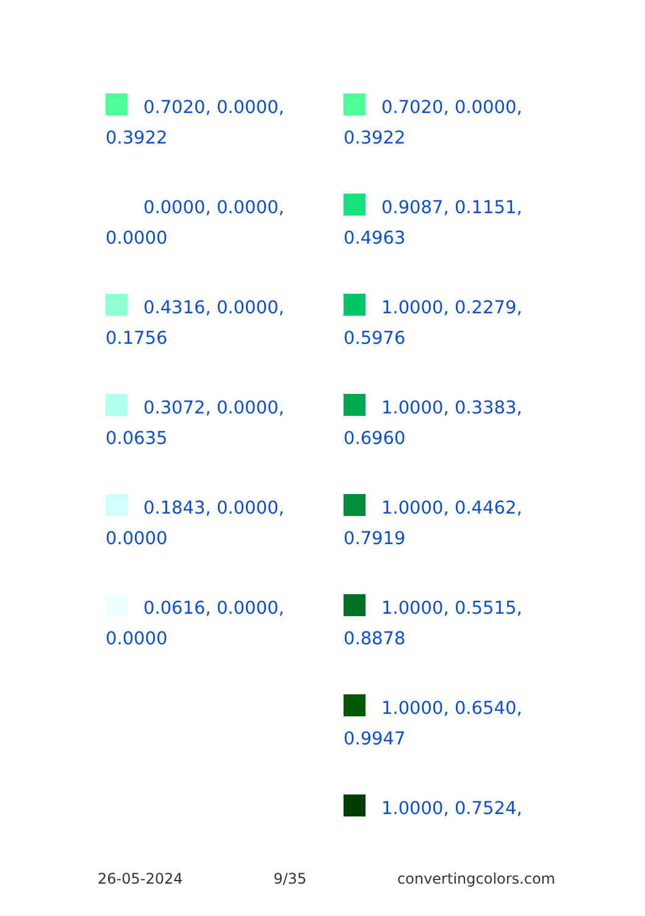0.7020, 0.0000,
0.3922
0.0000, 0.0000,
0.0000
0.4316, 0.0000,
0.1756
0.3072, 0.0000,
0.0635
0.1843, 0.0000,
0.0000
0.0616, 0.0000,
0.0000
0.7020, 0.0000,
0.3922
0.9087, 0.1151,
0.4963
1.0000, 0.2279,
0.5976
1.0000, 0.3383,
0.6960
1.0000, 0.4462,
0.7919
1.0000, 0.5515,
0.8878
1.0000, 0.6540,
0.9947
1.0000, 0.7524,
26-05-2024 9/35 convertingcolors.com